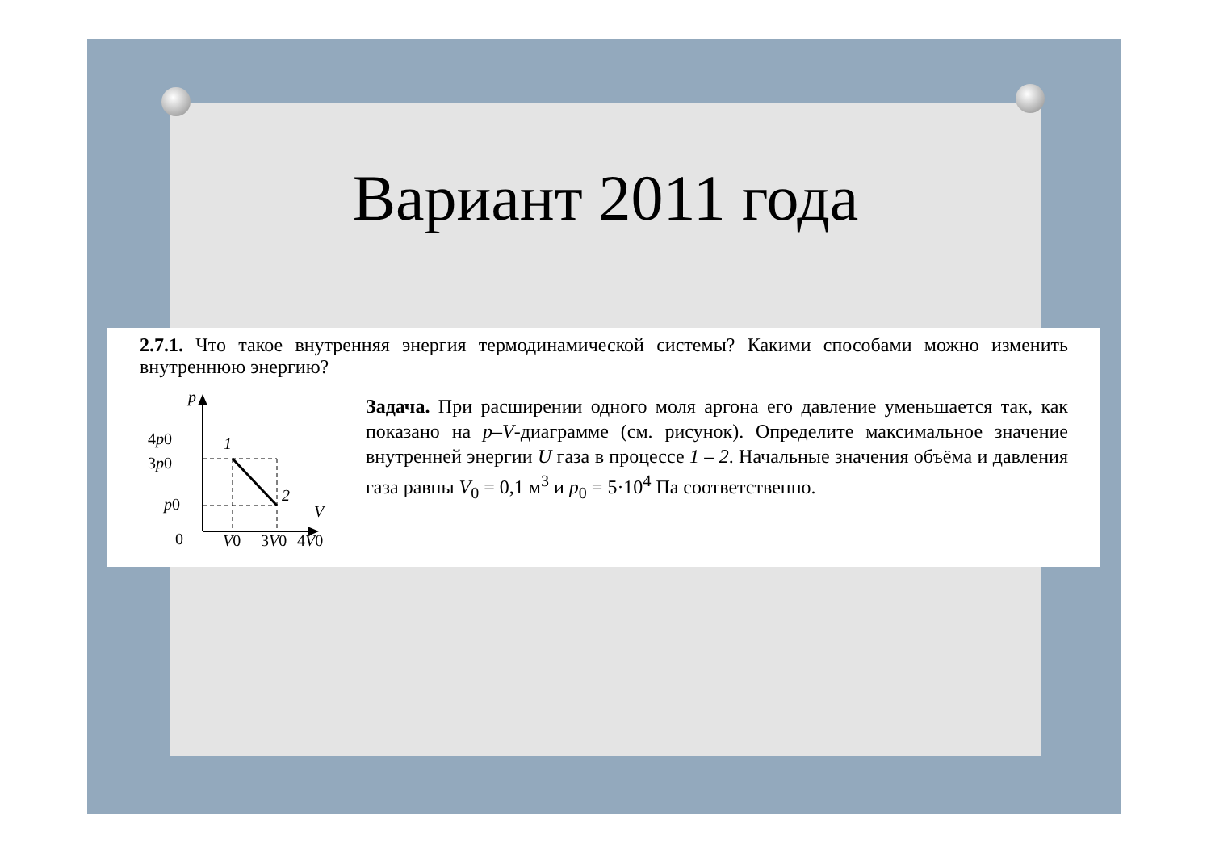Вариант 2011 года
2.7.1. Что такое внутренняя энергия термодинамической системы? Какими способами можно изменить внутреннюю энергию?
p
4p0
3p0
p0
0
1
2
V
V0
3V0
4V0
Задача. При расширении одного моля аргона его давление уменьшается так, как показано на p–V-диаграмме (см. рисунок). Определите максимальное значение внутренней энергии U газа в процессе 1 – 2. Начальные значения объёма и давления газа равны V<sub>0</sub> = 0,1 м<sup>3</sup> и p<sub>0</sub> = 5·10<sup>4</sup> Па соответственно.